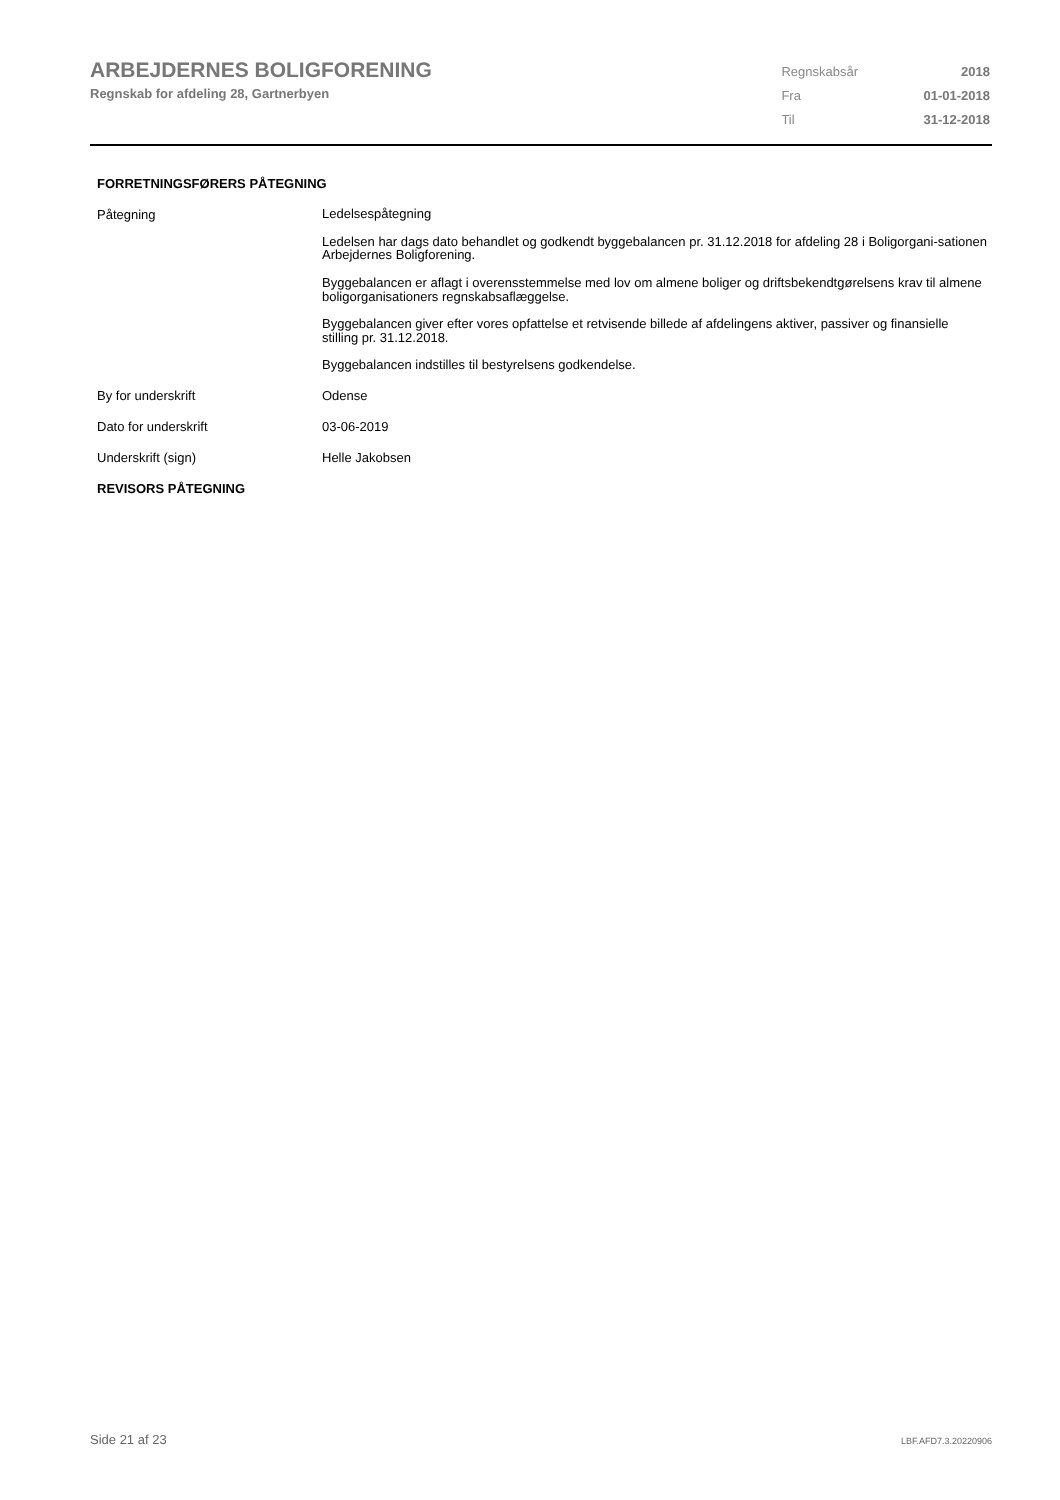ARBEJDERNES BOLIGFORENING
Regnskab for afdeling 28, Gartnerbyen
| Regnskabsår | 2018 |
| Fra | 01-01-2018 |
| Til | 31-12-2018 |
FORRETNINGSFØRERS PÅTEGNING
| Påtegning | Ledelsespåtegning Ledelsen har dags dato behandlet og godkendt byggebalancen pr. 31.12.2018 for afdeling 28 i Boligorgani-sationen Arbejdernes Boligforening. Byggebalancen er aflagt i overensstemmelse med lov om almene boliger og driftsbekendtgørelsens krav til almene boligorganisationers regnskabsaflæggelse. Byggebalancen giver efter vores opfattelse et retvisende billede af afdelingens aktiver, passiver og finansielle stilling pr. 31.12.2018. Byggebalancen indstilles til bestyrelsens godkendelse. |
| By for underskrift | Odense |
| Dato for underskrift | 03-06-2019 |
| Underskrift (sign) | Helle Jakobsen |
REVISORS PÅTEGNING
Side 21 af 23 LBF.AFD7.3.20220906